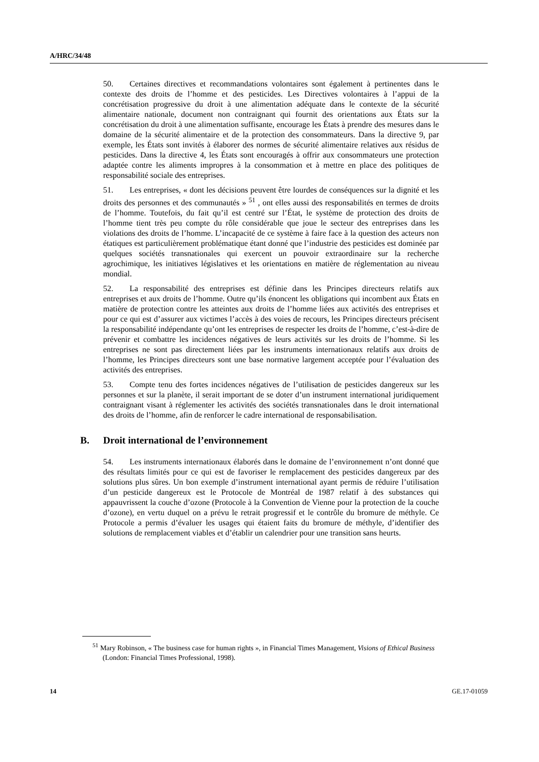A/HRC/34/48
50. Certaines directives et recommandations volontaires sont également à pertinentes dans le contexte des droits de l’homme et des pesticides. Les Directives volontaires à l’appui de la concrétisation progressive du droit à une alimentation adéquate dans le contexte de la sécurité alimentaire nationale, document non contraignant qui fournit des orientations aux États sur la concrétisation du droit à une alimentation suffisante, encourage les États à prendre des mesures dans le domaine de la sécurité alimentaire et de la protection des consommateurs. Dans la directive 9, par exemple, les États sont invités à élaborer des normes de sécurité alimentaire relatives aux résidus de pesticides. Dans la directive 4, les États sont encouragés à offrir aux consommateurs une protection adaptée contre les aliments impropres à la consommation et à mettre en place des politiques de responsabilité sociale des entreprises.
51. Les entreprises, « dont les décisions peuvent être lourdes de conséquences sur la dignité et les droits des personnes et des communautés » <sup>51</sup> , ont elles aussi des responsabilités en termes de droits de l’homme. Toutefois, du fait qu’il est centré sur l’État, le système de protection des droits de l’homme tient très peu compte du rôle considérable que joue le secteur des entreprises dans les violations des droits de l’homme. L’incapacité de ce système à faire face à la question des acteurs non étatiques est particulièrement problématique étant donné que l’industrie des pesticides est dominée par quelques sociétés transnationales qui exercent un pouvoir extraordinaire sur la recherche agrochimique, les initiatives législatives et les orientations en matière de réglementation au niveau mondial.
52. La responsabilité des entreprises est définie dans les Principes directeurs relatifs aux entreprises et aux droits de l’homme. Outre qu’ils énoncent les obligations qui incombent aux États en matière de protection contre les atteintes aux droits de l’homme liées aux activités des entreprises et pour ce qui est d’assurer aux victimes l’accès à des voies de recours, les Principes directeurs précisent la responsabilité indépendante qu’ont les entreprises de respecter les droits de l’homme, c’est-à-dire de prévenir et combattre les incidences négatives de leurs activités sur les droits de l’homme. Si les entreprises ne sont pas directement liées par les instruments internationaux relatifs aux droits de l’homme, les Principes directeurs sont une base normative largement acceptée pour l’évaluation des activités des entreprises.
53. Compte tenu des fortes incidences négatives de l’utilisation de pesticides dangereux sur les personnes et sur la planète, il serait important de se doter d’un instrument international juridiquement contraignant visant à réglementer les activités des sociétés transnationales dans le droit international des droits de l’homme, afin de renforcer le cadre international de responsabilisation.
B. Droit international de l’environnement
54. Les instruments internationaux élaborés dans le domaine de l’environnement n’ont donné que des résultats limités pour ce qui est de favoriser le remplacement des pesticides dangereux par des solutions plus sûres. Un bon exemple d’instrument international ayant permis de réduire l’utilisation d’un pesticide dangereux est le Protocole de Montréal de 1987 relatif à des substances qui appauvrissent la couche d’ozone (Protocole à la Convention de Vienne pour la protection de la couche d’ozone), en vertu duquel on a prévu le retrait progressif et le contrôle du bromure de méthyle. Ce Protocole a permis d’évaluer les usages qui étaient faits du bromure de méthyle, d’identifier des solutions de remplacement viables et d’établir un calendrier pour une transition sans heurts.
<sup>51</sup> Mary Robinson, « The business case for human rights », in Financial Times Management, Visions of Ethical Business (London: Financial Times Professional, 1998).
14 GE.17-01059